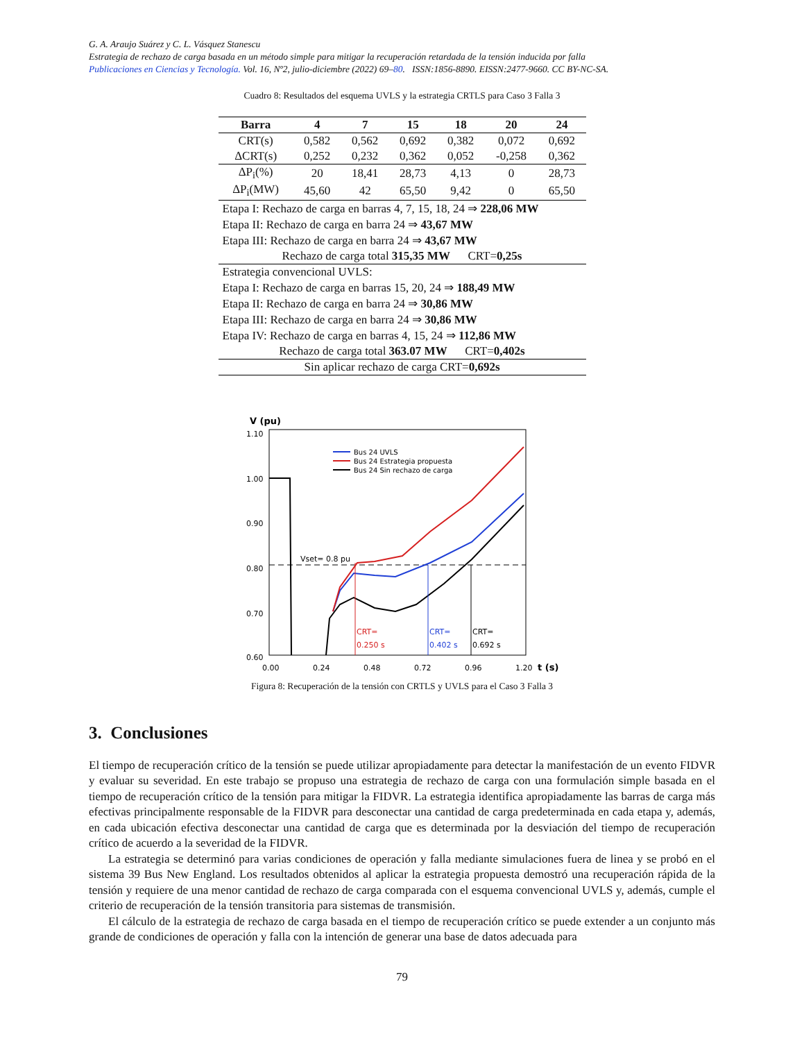G. A. Araujo Suárez y C. L. Vásquez Stanescu
Estrategia de rechazo de carga basada en un método simple para mitigar la recuperación retardada de la tensión inducida por falla
Publicaciones en Ciencias y Tecnología. Vol. 16, Nº2, julio-diciembre (2022) 69–80. ISSN:1856-8890. EISSN:2477-9660. CC BY-NC-SA.
Cuadro 8: Resultados del esquema UVLS y la estrategia CRTLS para Caso 3 Falla 3
| Barra | 4 | 7 | 15 | 18 | 20 | 24 |
| --- | --- | --- | --- | --- | --- | --- |
| CRT(s) | 0,582 | 0,562 | 0,692 | 0,382 | 0,072 | 0,692 |
| ΔCRT(s) | 0,252 | 0,232 | 0,362 | 0,052 | -0,258 | 0,362 |
| ΔP<sub>i</sub>(%) | 20 | 18,41 | 28,73 | 4,13 | 0 | 28,73 |
| ΔP<sub>i</sub>(MW) | 45,60 | 42 | 65,50 | 9,42 | 0 | 65,50 |
| Etapa I: Rechazo de carga en barras 4, 7, 15, 18, 24 ⇒ 228,06 MW | | | | | | |
| Etapa II: Rechazo de carga en barra 24 ⇒ 43,67 MW | | | | | | |
| Etapa III: Rechazo de carga en barra 24 ⇒ 43,67 MW | | | | | | |
| Rechazo de carga total 315,35 MW CRT= 0,25s | | | | | | |
| Estrategia convencional UVLS: | | | | | | |
| Etapa I: Rechazo de carga en barras 15, 20, 24 ⇒ 188,49 MW | | | | | | |
| Etapa II: Rechazo de carga en barra 24 ⇒ 30,86 MW | | | | | | |
| Etapa III: Rechazo de carga en barra 24 ⇒ 30,86 MW | | | | | | |
| Etapa IV: Rechazo de carga en barras 4, 15, 24 ⇒ 112,86 MW | | | | | | |
| Rechazo de carga total 363.07 MW CRT= 0,402s | | | | | | |
| Sin aplicar rechazo de carga CRT= 0,692s | | | | | | |
V (pu)
1.10
1.00
0.90
0.80
0.70
0.60
0.00
0.24
0.48
0.72
0.96
1.20
t (s)
Vset= 0.8 pu
CRT=
0.250 s
CRT=
0.402 s
CRT=
0.692 s
Bus 24 UVLS
Bus 24 Estrategia propuesta
Bus 24 Sin rechazo de carga
Figura 8: Recuperación de la tensión con CRTLS y UVLS para el Caso 3 Falla 3
3. Conclusiones
El tiempo de recuperación crítico de la tensión se puede utilizar apropiadamente para detectar la manifestación de un evento FIDVR y evaluar su severidad. En este trabajo se propuso una estrategia de rechazo de carga con una formulación simple basada en el tiempo de recuperación crítico de la tensión para mitigar la FIDVR. La estrategia identifica apropiadamente las barras de carga más efectivas principalmente responsable de la FIDVR para desconectar una cantidad de carga predeterminada en cada etapa y, además, en cada ubicación efectiva desconectar una cantidad de carga que es determinada por la desviación del tiempo de recuperación crítico de acuerdo a la severidad de la FIDVR.
La estrategia se determinó para varias condiciones de operación y falla mediante simulaciones fuera de linea y se probó en el sistema 39 Bus New England. Los resultados obtenidos al aplicar la estrategia propuesta demostró una recuperación rápida de la tensión y requiere de una menor cantidad de rechazo de carga comparada con el esquema convencional UVLS y, además, cumple el criterio de recuperación de la tensión transitoria para sistemas de transmisión.
El cálculo de la estrategia de rechazo de carga basada en el tiempo de recuperación crítico se puede extender a un conjunto más grande de condiciones de operación y falla con la intención de generar una base de datos adecuada para
79